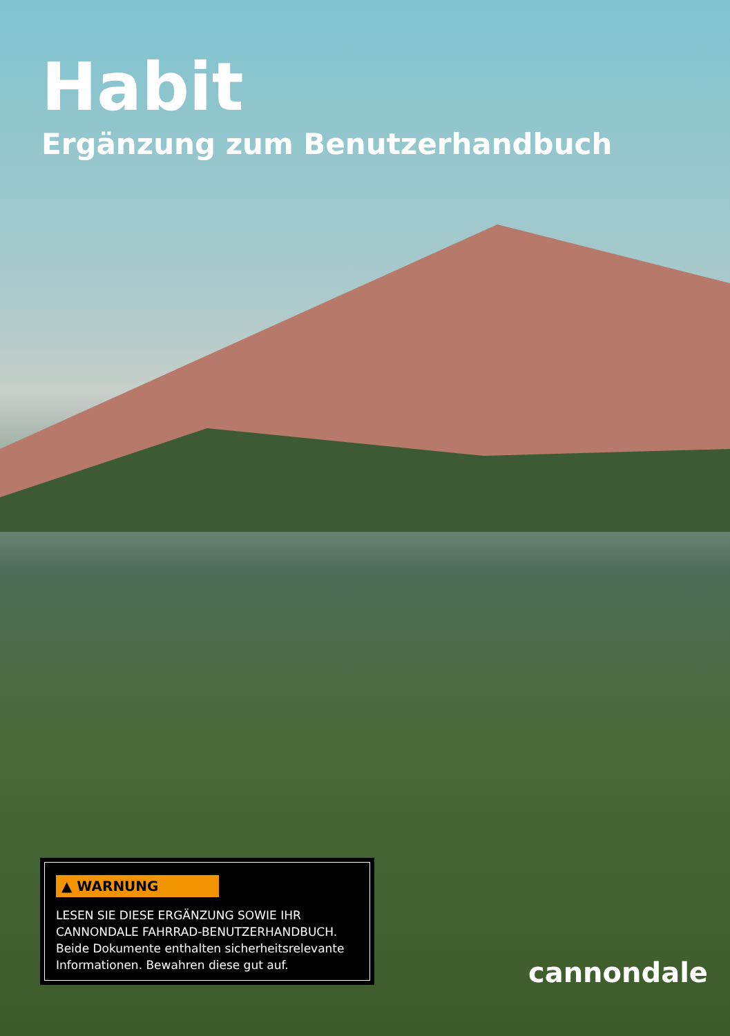Habit
Ergänzung zum Benutzerhandbuch
▲ WARNUNG
LESEN SIE DIESE ERGÄNZUNG SOWIE IHR CANNONDALE FAHRRAD-BENUTZERHANDBUCH.
Beide Dokumente enthalten sicherheitsrelevante Informationen. Bewahren diese gut auf.
cannondale